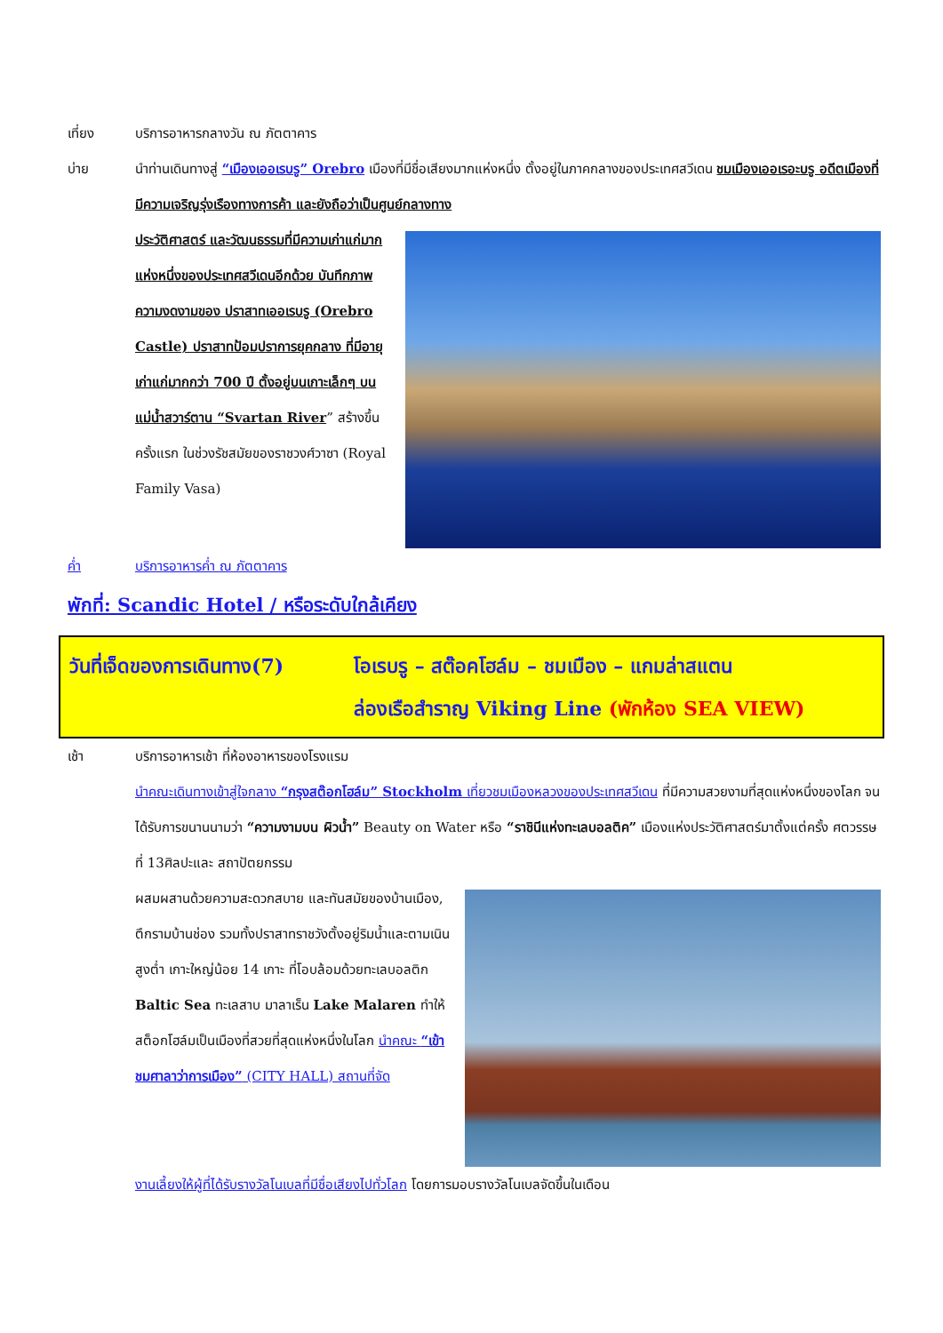เที่ยง บริการอาหารกลางวัน ณ ภัตตาคาร
บ่าย นำท่านเดินทางสู่ “เมืองเออเรบรู” Orebro เมืองที่มีชื่อเสียงมากแห่งหนึ่ง ตั้งอยู่ในภาคกลางของประเทศสวีเดน ชมเมืองเออเรอะบรู อดีตเมืองที่มีความเจริญรุ่งเรืองทางการค้า และยังถือว่าเป็นศูนย์กลางทาง
ประวัติศาสตร์ และวัฒนธรรมที่มีความเก่าแก่มากแห่งหนึ่งของประเทศสวีเดนอีกด้วย บันทึกภาพความงดงามของ ปราสาทเออเรบรู (Orebro Castle) ปราสาทป้อมปราการยุคกลาง ที่มีอายุเก่าแก่มากกว่า 700 ปี ตั้งอยู่บนเกาะเล็กๆ บนแม่น้ำสวาร์ตาน “Svartan River” สร้างขึ้นครั้งแรก ในช่วงรัชสมัยของราชวงศ์วาซา (Royal Family Vasa)
ค่ำ บริการอาหารค่ำ ณ ภัตตาคาร
พักที่: Scandic Hotel / หรือระดับใกล้เคียง
วันที่เจ็ดของการเดินทาง(7)
โอเรบรู – สต๊อคโฮล์ม – ชมเมือง – แกมล่าสแตน
ล่องเรือสำราญ Viking Line (พักห้อง SEA VIEW)
เช้า บริการอาหารเช้า ที่ห้องอาหารของโรงแรม
นำคณะเดินทางเข้าสู่ใจกลาง “กรุงสต๊อกโฮล์ม” Stockholm เที่ยวชมเมืองหลวงของประเทศสวีเดน ที่มีความสวยงามที่สุดแห่งหนึ่งของโลก จนได้รับการขนานนามว่า “ความงามบน ผิวน้ำ” Beauty on Water หรือ “ราชินีแห่งทะเลบอลติค” เมืองแห่งประวัติศาสตร์มาตั้งแต่ครั้ง ศตวรรษที่ 13ศิลปะและ สถาปัตยกรรม
ผสมผสานด้วยความสะดวกสบาย และทันสมัยของบ้านเมือง, ตึกรามบ้านช่อง รวมทั้งปราสาทราชวังตั้งอยู่ริมน้ำและตามเนินสูงต่ำ เกาะใหญ่น้อย 14 เกาะ ที่โอบล้อมด้วยทะเลบอลติก Baltic Sea ทะเลสาบ มาลาเร็น Lake Malaren ทำให้สต็อกโฮล์มเป็นเมืองที่สวยที่สุดแห่งหนึ่งในโลก นำคณะ “เข้าชมศาลาว่าการเมือง” (CITY HALL) สถานที่จัด
งานเลี้ยงให้ผู้ที่ได้รับรางวัลโนเบลที่มีชื่อเสียงไปทั่วโลก โดยการมอบรางวัลโนเบลจัดขึ้นในเดือน